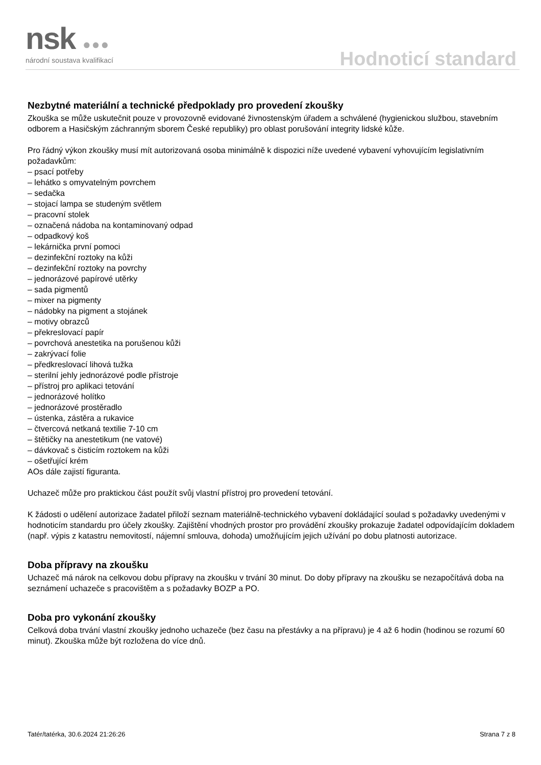nsk ●●● národní soustava kvalifikací Hodnoticí standard
Nezbytné materiální a technické předpoklady pro provedení zkoušky
Zkouška se může uskutečnit pouze v provozovně evidované živnostenským úřadem a schválené (hygienickou službou, stavebním odborem a Hasičským záchranným sborem České republiky) pro oblast porušování integrity lidské kůže.
Pro řádný výkon zkoušky musí mít autorizovaná osoba minimálně k dispozici níže uvedené vybavení vyhovujícím legislativním požadavkům:
– psací potřeby
– lehátko s omyvatelným povrchem
– sedačka
– stojací lampa se studeným světlem
– pracovní stolek
– označená nádoba na kontaminovaný odpad
– odpadkový koš
– lekárnička první pomoci
– dezinfekční roztoky na kůži
– dezinfekční roztoky na povrchy
– jednorázové papírové utěrky
– sada pigmentů
– mixer na pigmenty
– nádobky na pigment a stojánek
– motivy obrazců
– překreslovací papír
– povrchová anestetika na porušenou kůži
– zakrývací folie
– předkreslovací lihová tužka
– sterilní jehly jednorázové podle přístroje
– přístroj pro aplikaci tetování
– jednorázové holítko
– jednorázové prostěradlo
– ústenka, zástěra a rukavice
– čtvercová netkaná textilie 7-10 cm
– štětičky na anestetikum (ne vatové)
– dávkovač s čisticím roztokem na kůži
– ošetřující krém
AOs dále zajistí figuranta.
Uchazeč může pro praktickou část použít svůj vlastní přístroj pro provedení tetování.
K žádosti o udělení autorizace žadatel přiloží seznam materiálně-technického vybavení dokládající soulad s požadavky uvedenými v hodnoticím standardu pro účely zkoušky. Zajištění vhodných prostor pro provádění zkoušky prokazuje žadatel odpovídajícím dokladem (např. výpis z katastru nemovitostí, nájemní smlouva, dohoda) umožňujícím jejich užívání po dobu platnosti autorizace.
Doba přípravy na zkoušku
Uchazeč má nárok na celkovou dobu přípravy na zkoušku v trvání 30 minut. Do doby přípravy na zkoušku se nezapočítává doba na seznámení uchazeče s pracovištěm a s požadavky BOZP a PO.
Doba pro vykonání zkoušky
Celková doba trvání vlastní zkoušky jednoho uchazeče (bez času na přestávky a na přípravu) je 4 až 6 hodin (hodinou se rozumí 60 minut). Zkouška může být rozložena do více dnů.
Tatér/tatérka, 30.6.2024 21:26:26 Strana 7 z 8